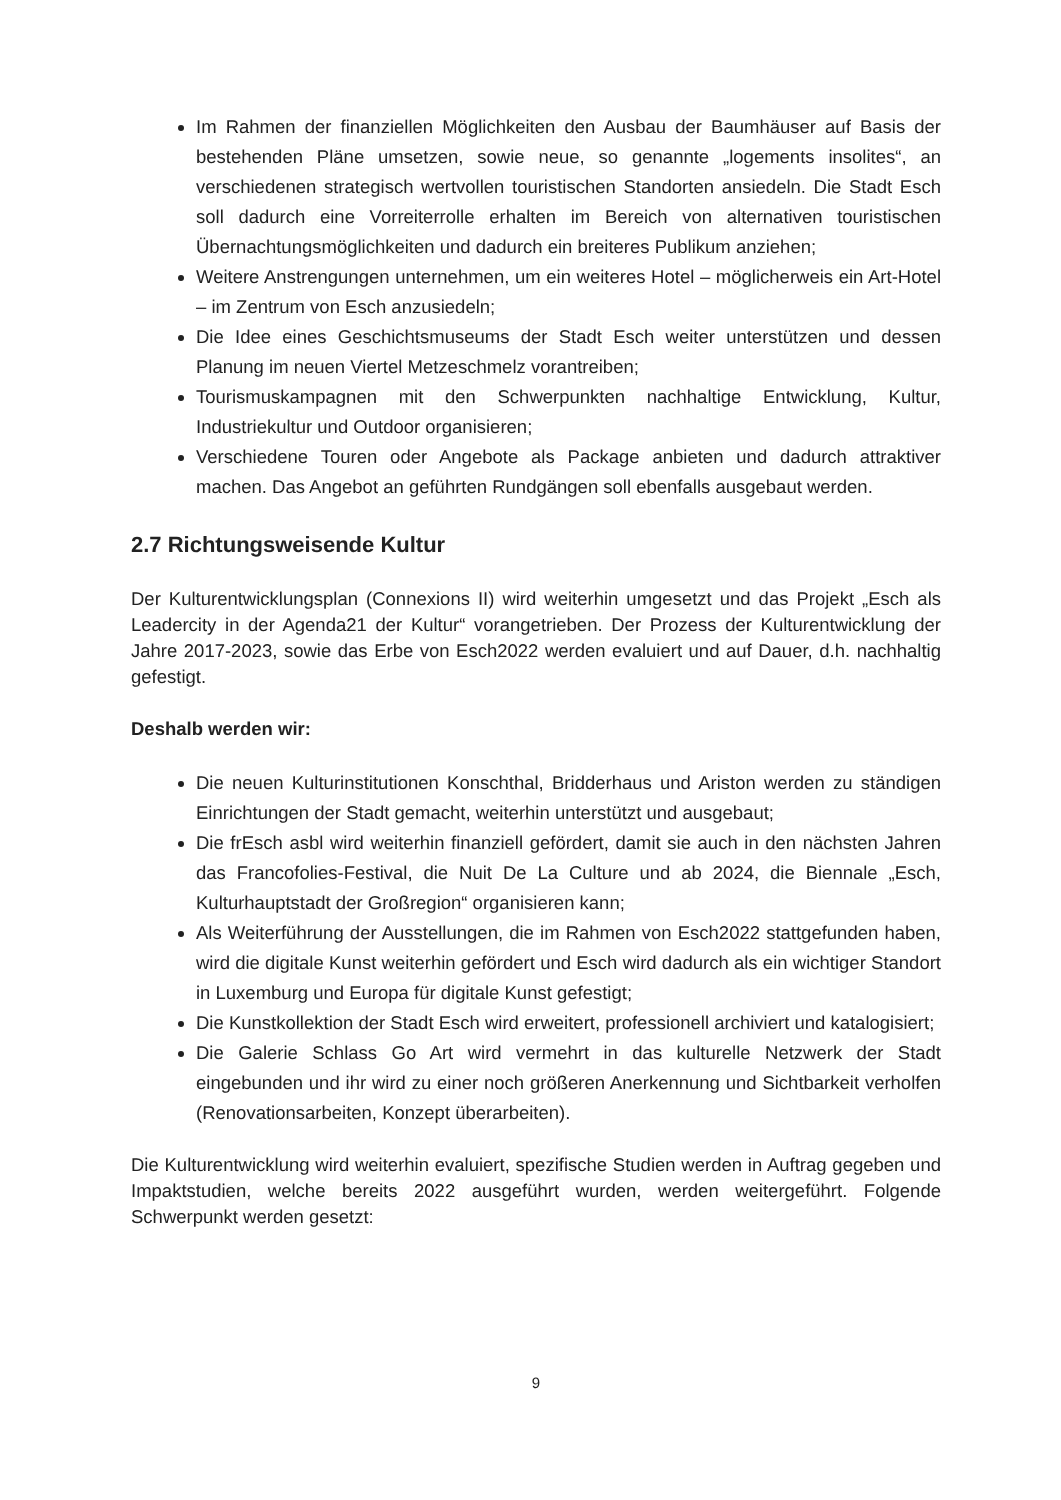Im Rahmen der finanziellen Möglichkeiten den Ausbau der Baumhäuser auf Basis der bestehenden Pläne umsetzen, sowie neue, so genannte „logements insolites“, an verschiedenen strategisch wertvollen touristischen Standorten ansiedeln. Die Stadt Esch soll dadurch eine Vorreiterrolle erhalten im Bereich von alternativen touristischen Übernachtungsmöglichkeiten und dadurch ein breiteres Publikum anziehen;
Weitere Anstrengungen unternehmen, um ein weiteres Hotel – möglicherweis ein Art-Hotel – im Zentrum von Esch anzusiedeln;
Die Idee eines Geschichtsmuseums der Stadt Esch weiter unterstützen und dessen Planung im neuen Viertel Metzeschmelz vorantreiben;
Tourismuskampagnen mit den Schwerpunkten nachhaltige Entwicklung, Kultur, Industriekultur und Outdoor organisieren;
Verschiedene Touren oder Angebote als Package anbieten und dadurch attraktiver machen. Das Angebot an geführten Rundgängen soll ebenfalls ausgebaut werden.
2.7 Richtungsweisende Kultur
Der Kulturentwicklungsplan (Connexions II) wird weiterhin umgesetzt und das Projekt „Esch als Leadercity in der Agenda21 der Kultur“ vorangetrieben. Der Prozess der Kulturentwicklung der Jahre 2017-2023, sowie das Erbe von Esch2022 werden evaluiert und auf Dauer, d.h. nachhaltig gefestigt.
Deshalb werden wir:
Die neuen Kulturinstitutionen Konschthal, Bridderhaus und Ariston werden zu ständigen Einrichtungen der Stadt gemacht, weiterhin unterstützt und ausgebaut;
Die frEsch asbl wird weiterhin finanziell gefördert, damit sie auch in den nächsten Jahren das Francofolies-Festival, die Nuit De La Culture und ab 2024, die Biennale „Esch, Kulturhauptstadt der Großregion“ organisieren kann;
Als Weiterführung der Ausstellungen, die im Rahmen von Esch2022 stattgefunden haben, wird die digitale Kunst weiterhin gefördert und Esch wird dadurch als ein wichtiger Standort in Luxemburg und Europa für digitale Kunst gefestigt;
Die Kunstkollektion der Stadt Esch wird erweitert, professionell archiviert und katalogisiert;
Die Galerie Schlass Go Art wird vermehrt in das kulturelle Netzwerk der Stadt eingebunden und ihr wird zu einer noch größeren Anerkennung und Sichtbarkeit verholfen (Renovationsarbeiten, Konzept überarbeiten).
Die Kulturentwicklung wird weiterhin evaluiert, spezifische Studien werden in Auftrag gegeben und Impaktstudien, welche bereits 2022 ausgeführt wurden, werden weitergeführt. Folgende Schwerpunkt werden gesetzt:
9